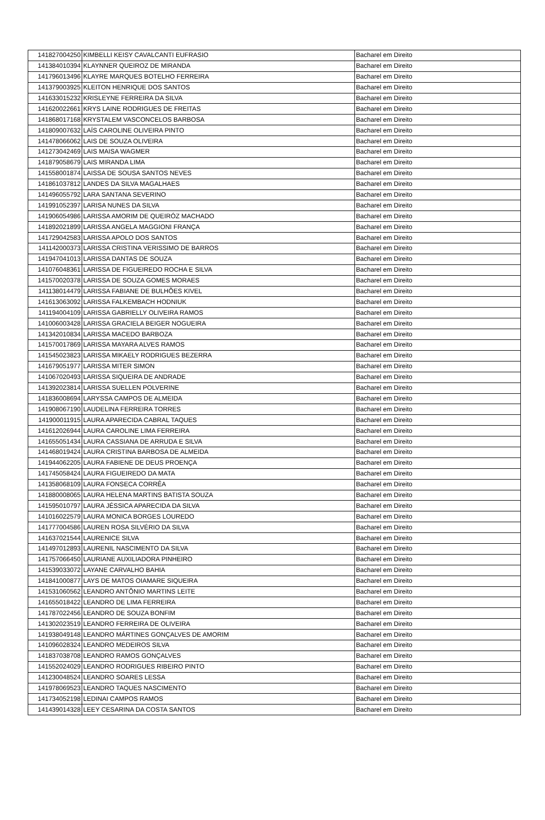| 141827004250 | KIMBELLI KEISY CAVALCANTI EUFRASIO | Bacharel em Direito |
| 141384010394 | KLAYNNER QUEIROZ DE MIRANDA | Bacharel em Direito |
| 141796013496 | KLAYRE MARQUES BOTELHO FERREIRA | Bacharel em Direito |
| 141379003925 | KLEITON HENRIQUE DOS SANTOS | Bacharel em Direito |
| 141633015232 | KRISLEYNE FERREIRA DA SILVA | Bacharel em Direito |
| 141620022661 | KRYS LAINE RODRIGUES DE FREITAS | Bacharel em Direito |
| 141868017168 | KRYSTALEM VASCONCELOS BARBOSA | Bacharel em Direito |
| 141809007632 | LAÍS CAROLINE OLIVEIRA PINTO | Bacharel em Direito |
| 141478066062 | LAIS DE SOUZA OLIVEIRA | Bacharel em Direito |
| 141273042469 | LAIS MAISA WAGMER | Bacharel em Direito |
| 141879058679 | LAIS MIRANDA LIMA | Bacharel em Direito |
| 141558001874 | LAISSA DE SOUSA SANTOS NEVES | Bacharel em Direito |
| 141861037812 | LANDES DA SILVA MAGALHAES | Bacharel em Direito |
| 141496055792 | LARA SANTANA SEVERINO | Bacharel em Direito |
| 141991052397 | LARISA NUNES DA SILVA | Bacharel em Direito |
| 141906054986 | LARISSA AMORIM DE QUEIRÓZ MACHADO | Bacharel em Direito |
| 141892021899 | LARISSA ANGELA MAGGIONI FRANÇA | Bacharel em Direito |
| 141729042583 | LARISSA APOLO DOS SANTOS | Bacharel em Direito |
| 141142000373 | LARISSA CRISTINA VERISSIMO DE BARROS | Bacharel em Direito |
| 141947041013 | LARISSA DANTAS DE SOUZA | Bacharel em Direito |
| 141076048361 | LARISSA DE FIGUEIREDO ROCHA E SILVA | Bacharel em Direito |
| 141570020378 | LARISSA DE SOUZA GOMES MORAES | Bacharel em Direito |
| 141138014479 | LARISSA FABIANE DE BULHÕES KIVEL | Bacharel em Direito |
| 141613063092 | LARISSA FALKEMBACH HODNIUK | Bacharel em Direito |
| 141194004109 | LARISSA GABRIELLY OLIVEIRA RAMOS | Bacharel em Direito |
| 141006003428 | LARISSA GRACIELA BEIGER NOGUEIRA | Bacharel em Direito |
| 141342010834 | LARISSA MACEDO BARBOZA | Bacharel em Direito |
| 141570017869 | LARISSA MAYARA ALVES RAMOS | Bacharel em Direito |
| 141545023823 | LARISSA MIKAELY RODRIGUES BEZERRA | Bacharel em Direito |
| 141679051977 | LARISSA MITER SIMON | Bacharel em Direito |
| 141067020493 | LARISSA SIQUEIRA DE ANDRADE | Bacharel em Direito |
| 141392023814 | LARISSA SUELLEN POLVERINE | Bacharel em Direito |
| 141836008694 | LARYSSA CAMPOS DE ALMEIDA | Bacharel em Direito |
| 141908067190 | LAUDELINA FERREIRA TORRES | Bacharel em Direito |
| 141900011915 | LAURA APARECIDA CABRAL TAQUES | Bacharel em Direito |
| 141612026944 | LAURA CAROLINE LIMA FERREIRA | Bacharel em Direito |
| 141655051434 | LAURA CASSIANA DE ARRUDA E SILVA | Bacharel em Direito |
| 141468019424 | LAURA CRISTINA BARBOSA DE ALMEIDA | Bacharel em Direito |
| 141944062205 | LAURA FABIENE DE DEUS PROENÇA | Bacharel em Direito |
| 141745058424 | LAURA FIGUEIREDO DA MATA | Bacharel em Direito |
| 141358068109 | LAURA FONSECA CORRÊA | Bacharel em Direito |
| 141880008065 | LAURA HELENA MARTINS BATISTA SOUZA | Bacharel em Direito |
| 141595010797 | LAURA JÉSSICA APARECIDA DA SILVA | Bacharel em Direito |
| 141016022579 | LAURA MONICA BORGES LOUREDO | Bacharel em Direito |
| 141777004586 | LAUREN ROSA SILVÉRIO DA SILVA | Bacharel em Direito |
| 141637021544 | LAURENICE SILVA | Bacharel em Direito |
| 141497012893 | LAURENIL NASCIMENTO DA SILVA | Bacharel em Direito |
| 141757066450 | LAURIANE AUXILIADORA PINHEIRO | Bacharel em Direito |
| 141539033072 | LAYANE CARVALHO BAHIA | Bacharel em Direito |
| 141841000877 | LAYS DE MATOS OIAMARE SIQUEIRA | Bacharel em Direito |
| 141531060562 | LEANDRO ANTÔNIO MARTINS LEITE | Bacharel em Direito |
| 141655018422 | LEANDRO DE LIMA FERREIRA | Bacharel em Direito |
| 141787022456 | LEANDRO DE SOUZA BONFIM | Bacharel em Direito |
| 141302023519 | LEANDRO FERREIRA DE OLIVEIRA | Bacharel em Direito |
| 141938049148 | LEANDRO MÁRTINES GONÇALVES DE AMORIM | Bacharel em Direito |
| 141096028324 | LEANDRO MEDEIROS SILVA | Bacharel em Direito |
| 141837038708 | LEANDRO RAMOS GONÇALVES | Bacharel em Direito |
| 141552024029 | LEANDRO RODRIGUES RIBEIRO PINTO | Bacharel em Direito |
| 141230048524 | LEANDRO SOARES LESSA | Bacharel em Direito |
| 141978069523 | LEANDRO TAQUES NASCIMENTO | Bacharel em Direito |
| 141734052198 | LEDINAI CAMPOS RAMOS | Bacharel em Direito |
| 141439014328 | LEEY CESARINA DA COSTA SANTOS | Bacharel em Direito |